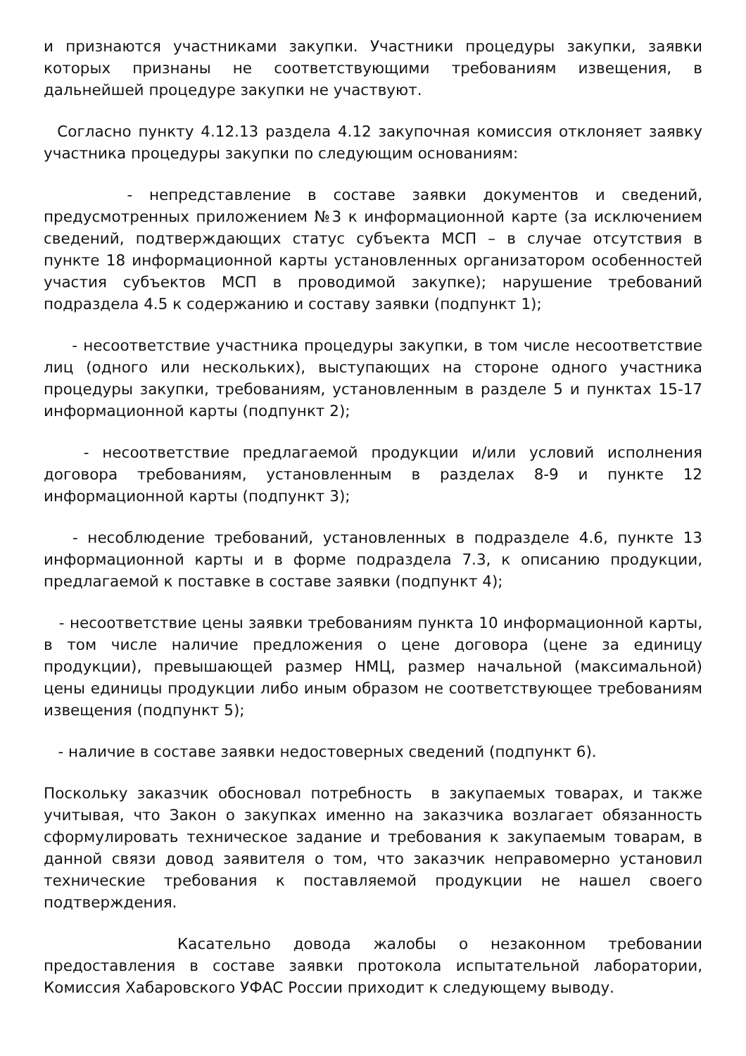и признаются участниками закупки. Участники процедуры закупки, заявки которых признаны не соответствующими требованиям извещения, в дальнейшей процедуре закупки не участвуют.
Согласно пункту 4.12.13 раздела 4.12 закупочная комиссия отклоняет заявку участника процедуры закупки по следующим основаниям:
- непредставление в составе заявки документов и сведений, предусмотренных приложением №3 к информационной карте (за исключением сведений, подтверждающих статус субъекта МСП – в случае отсутствия в пункте 18 информационной карты установленных организатором особенностей участия субъектов МСП в проводимой закупке); нарушение требований подраздела 4.5 к содержанию и составу заявки (подпункт 1);
- несоответствие участника процедуры закупки, в том числе несоответствие лиц (одного или нескольких), выступающих на стороне одного участника процедуры закупки, требованиям, установленным в разделе 5 и пунктах 15-17 информационной карты (подпункт 2);
- несоответствие предлагаемой продукции и/или условий исполнения договора требованиям, установленным в разделах 8-9 и пункте 12 информационной карты (подпункт 3);
- несоблюдение требований, установленных в подразделе 4.6, пункте 13 информационной карты и в форме подраздела 7.3, к описанию продукции, предлагаемой к поставке в составе заявки (подпункт 4);
- несоответствие цены заявки требованиям пункта 10 информационной карты, в том числе наличие предложения о цене договора (цене за единицу продукции), превышающей размер НМЦ, размер начальной (максимальной) цены единицы продукции либо иным образом не соответствующее требованиям извещения (подпункт 5);
- наличие в составе заявки недостоверных сведений (подпункт 6).
Поскольку заказчик обосновал потребность в закупаемых товарах, и также учитывая, что Закон о закупках именно на заказчика возлагает обязанность сформулировать техническое задание и требования к закупаемым товарам, в данной связи довод заявителя о том, что заказчик неправомерно установил технические требования к поставляемой продукции не нашел своего подтверждения.
Касательно довода жалобы о незаконном требовании предоставления в составе заявки протокола испытательной лаборатории, Комиссия Хабаровского УФАС России приходит к следующему выводу.